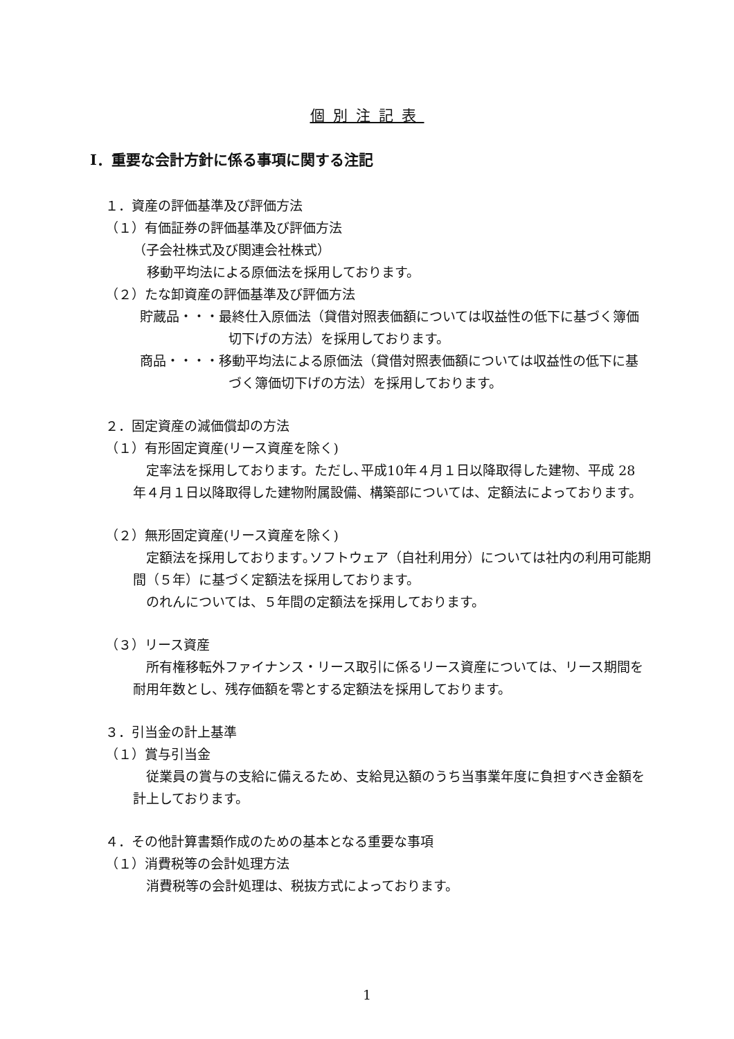個別注記表
Ⅰ．重要な会計方針に係る事項に関する注記
１．資産の評価基準及び評価方法
（１）有価証券の評価基準及び評価方法
（子会社株式及び関連会社株式）
移動平均法による原価法を採用しております。
（２）たな卸資産の評価基準及び評価方法
貯蔵品・・・最終仕入原価法（貸借対照表価額については収益性の低下に基づく簿価切下げの方法）を採用しております。
商品・・・・移動平均法による原価法（貸借対照表価額については収益性の低下に基づく簿価切下げの方法）を採用しております。
２．固定資産の減価償却の方法
（１）有形固定資産(リース資産を除く)
　定率法を採用しております。ただし､平成10年４月１日以降取得した建物、平成 28 年４月１日以降取得した建物附属設備、構築部については、定額法によっております。
（２）無形固定資産(リース資産を除く)
　定額法を採用しております｡ソフトウェア（自社利用分）については社内の利用可能期間（５年）に基づく定額法を採用しております。
　のれんについては、５年間の定額法を採用しております。
（３）リース資産
　所有権移転外ファイナンス・リース取引に係るリース資産については、リース期間を耐用年数とし、残存価額を零とする定額法を採用しております。
３．引当金の計上基準
（１）賞与引当金
　従業員の賞与の支給に備えるため、支給見込額のうち当事業年度に負担すべき金額を計上しております。
４．その他計算書類作成のための基本となる重要な事項
（１）消費税等の会計処理方法
　消費税等の会計処理は、税抜方式によっております。
1